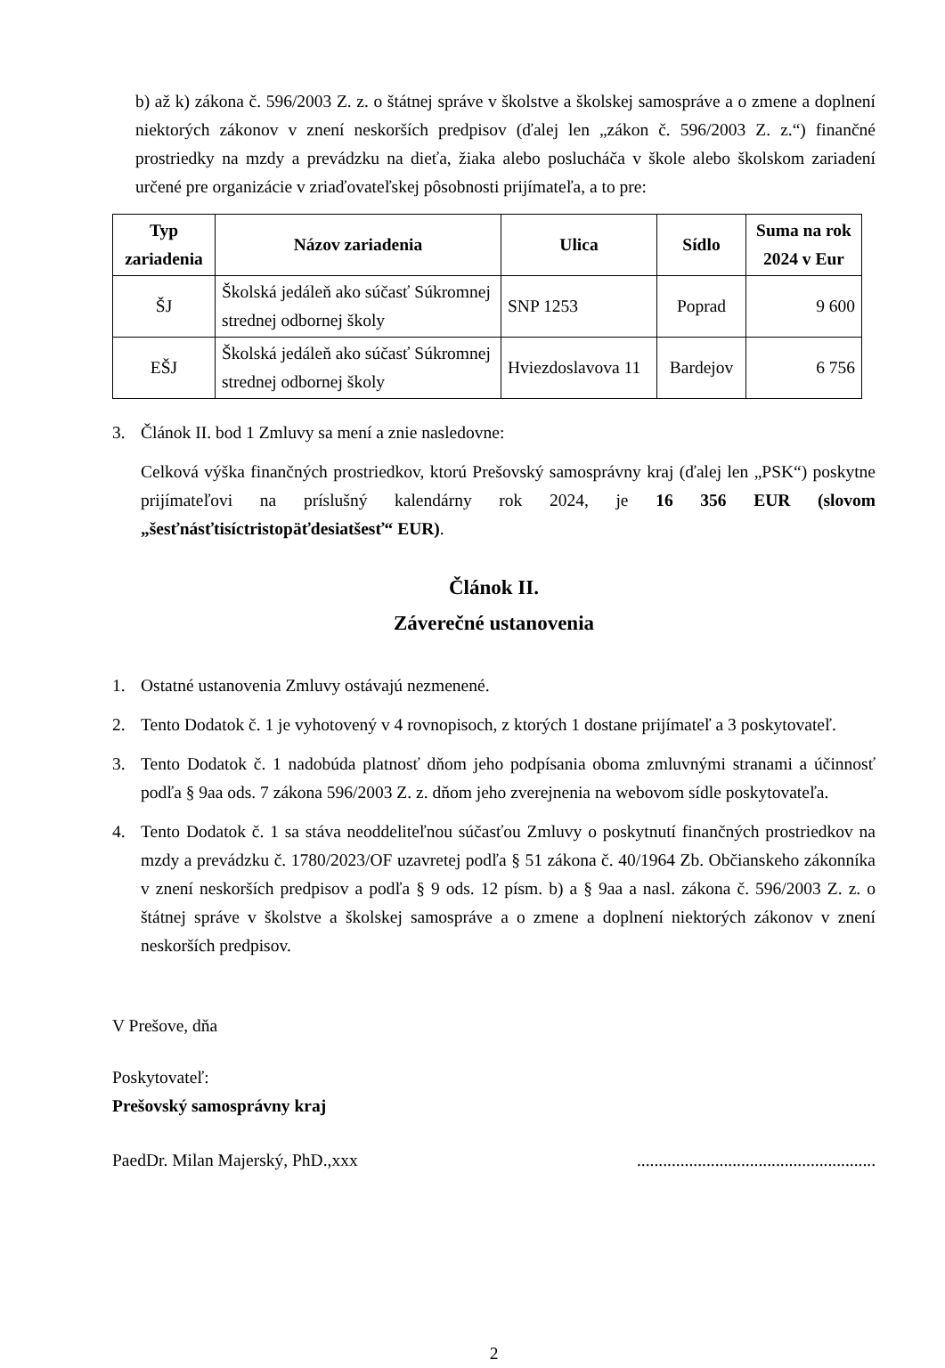b) až k) zákona č. 596/2003 Z. z. o štátnej správe v školstve a školskej samospráve a o zmene a doplnení niektorých zákonov v znení neskorších predpisov (ďalej len „zákon č. 596/2003 Z. z.“) finančné prostriedky na mzdy a prevádzku na dieťa, žiaka alebo poslucháča v škole alebo školskom zariadení určené pre organizácie v zriaďovateľskej pôsobnosti prijímateľa, a to pre:
| Typ zariadenia | Názov zariadenia | Ulica | Sídlo | Suma na rok 2024 v Eur |
| --- | --- | --- | --- | --- |
| ŠJ | Školská jedáleň ako súčasť Súkromnej strednej odbornej školy | SNP 1253 | Poprad | 9 600 |
| EŠJ | Školská jedáleň ako súčasť Súkromnej strednej odbornej školy | Hviezdoslavova 11 | Bardejov | 6 756 |
3. Článok II. bod 1 Zmluvy sa mení a znie nasledovne:
Celková výška finančných prostriedkov, ktorú Prešovský samosprávny kraj (ďalej len „PSK“) poskytne prijímateľovi na príslušný kalendárny rok 2024, je 16 356 EUR (slovom „šesťnásťtisíctristopäťdesiatšesť“ EUR).
Článok II.
Záverečné ustanovenia
1. Ostatné ustanovenia Zmluvy ostávajú nezmenené.
2. Tento Dodatok č. 1 je vyhotovený v 4 rovnopisoch, z ktorých 1 dostane prijímateľ a 3 poskytovateľ.
3. Tento Dodatok č. 1 nadobúda platnosť dňom jeho podpísania oboma zmluvnými stranami a účinnosť podľa § 9aa ods. 7 zákona 596/2003 Z. z. dňom jeho zverejnenia na webovom sídle poskytovateľa.
4. Tento Dodatok č. 1 sa stáva neoddeliteľnou súčasťou Zmluvy o poskytnutí finančných prostriedkov na mzdy a prevádzku č. 1780/2023/OF uzavretej podľa § 51 zákona č. 40/1964 Zb. Občianskeho zákonníka v znení neskorších predpisov a podľa § 9 ods. 12 písm. b) a § 9aa a nasl. zákona č. 596/2003 Z. z. o štátnej správe v školstve a školskej samospráve a o zmene a doplnení niektorých zákonov v znení neskorších predpisov.
V Prešove, dňa
Poskytovateľ:
Prešovský samosprávny kraj
PaedDr. Milan Majerský, PhD.,xxx.......................................................
2